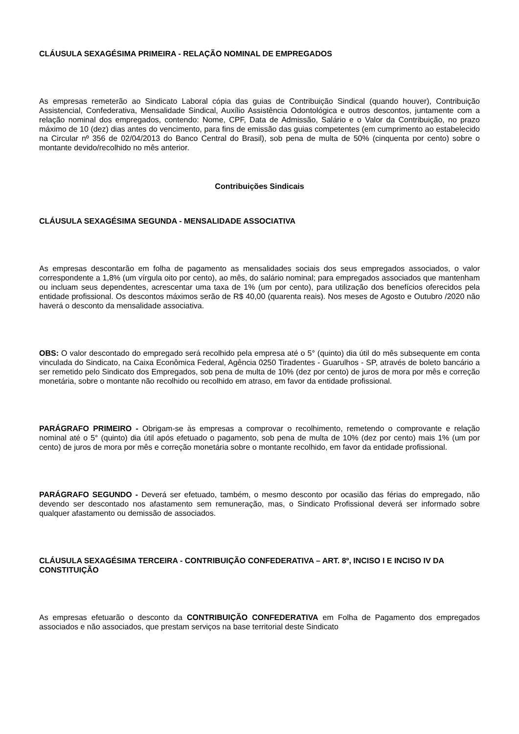CLÁUSULA SEXAGÉSIMA PRIMEIRA - RELAÇÃO NOMINAL DE EMPREGADOS
As empresas remeterão ao Sindicato Laboral cópia das guias de Contribuição Sindical (quando houver), Contribuição Assistencial, Confederativa, Mensalidade Sindical, Auxílio Assistência Odontológica e outros descontos, juntamente com a relação nominal dos empregados, contendo: Nome, CPF, Data de Admissão, Salário e o Valor da Contribuição, no prazo máximo de 10 (dez) dias antes do vencimento, para fins de emissão das guias competentes (em cumprimento ao estabelecido na Circular nº 356 de 02/04/2013 do Banco Central do Brasil), sob pena de multa de 50% (cinquenta por cento) sobre o montante devido/recolhido no mês anterior.
Contribuições Sindicais
CLÁUSULA SEXAGÉSIMA SEGUNDA - MENSALIDADE ASSOCIATIVA
As empresas descontarão em folha de pagamento as mensalidades sociais dos seus empregados associados, o valor correspondente a 1,8% (um vírgula oito por cento), ao mês, do salário nominal; para empregados associados que mantenham ou incluam seus dependentes, acrescentar uma taxa de 1% (um por cento), para utilização dos benefícios oferecidos pela entidade profissional. Os descontos máximos serão de R$ 40,00 (quarenta reais). Nos meses de Agosto e Outubro /2020 não haverá o desconto da mensalidade associativa.
OBS: O valor descontado do empregado será recolhido pela empresa até o 5° (quinto) dia útil do mês subsequente em conta vinculada do Sindicato, na Caixa Econômica Federal, Agência 0250 Tiradentes - Guarulhos - SP, através de boleto bancário a ser remetido pelo Sindicato dos Empregados, sob pena de multa de 10% (dez por cento) de juros de mora por mês e correção monetária, sobre o montante não recolhido ou recolhido em atraso, em favor da entidade profissional.
PARÁGRAFO PRIMEIRO - Obrigam-se às empresas a comprovar o recolhimento, remetendo o comprovante e relação nominal até o 5° (quinto) dia útil após efetuado o pagamento, sob pena de multa de 10% (dez por cento) mais 1% (um por cento) de juros de mora por mês e correção monetária sobre o montante recolhido, em favor da entidade profissional.
PARÁGRAFO SEGUNDO - Deverá ser efetuado, também, o mesmo desconto por ocasião das férias do empregado, não devendo ser descontado nos afastamento sem remuneração, mas, o Sindicato Profissional deverá ser informado sobre qualquer afastamento ou demissão de associados.
CLÁUSULA SEXAGÉSIMA TERCEIRA - CONTRIBUIÇÃO CONFEDERATIVA – ART. 8º, INCISO I E INCISO IV DA CONSTITUIÇÃO
As empresas efetuarão o desconto da CONTRIBUIÇÃO CONFEDERATIVA em Folha de Pagamento dos empregados associados e não associados, que prestam serviços na base territorial deste Sindicato